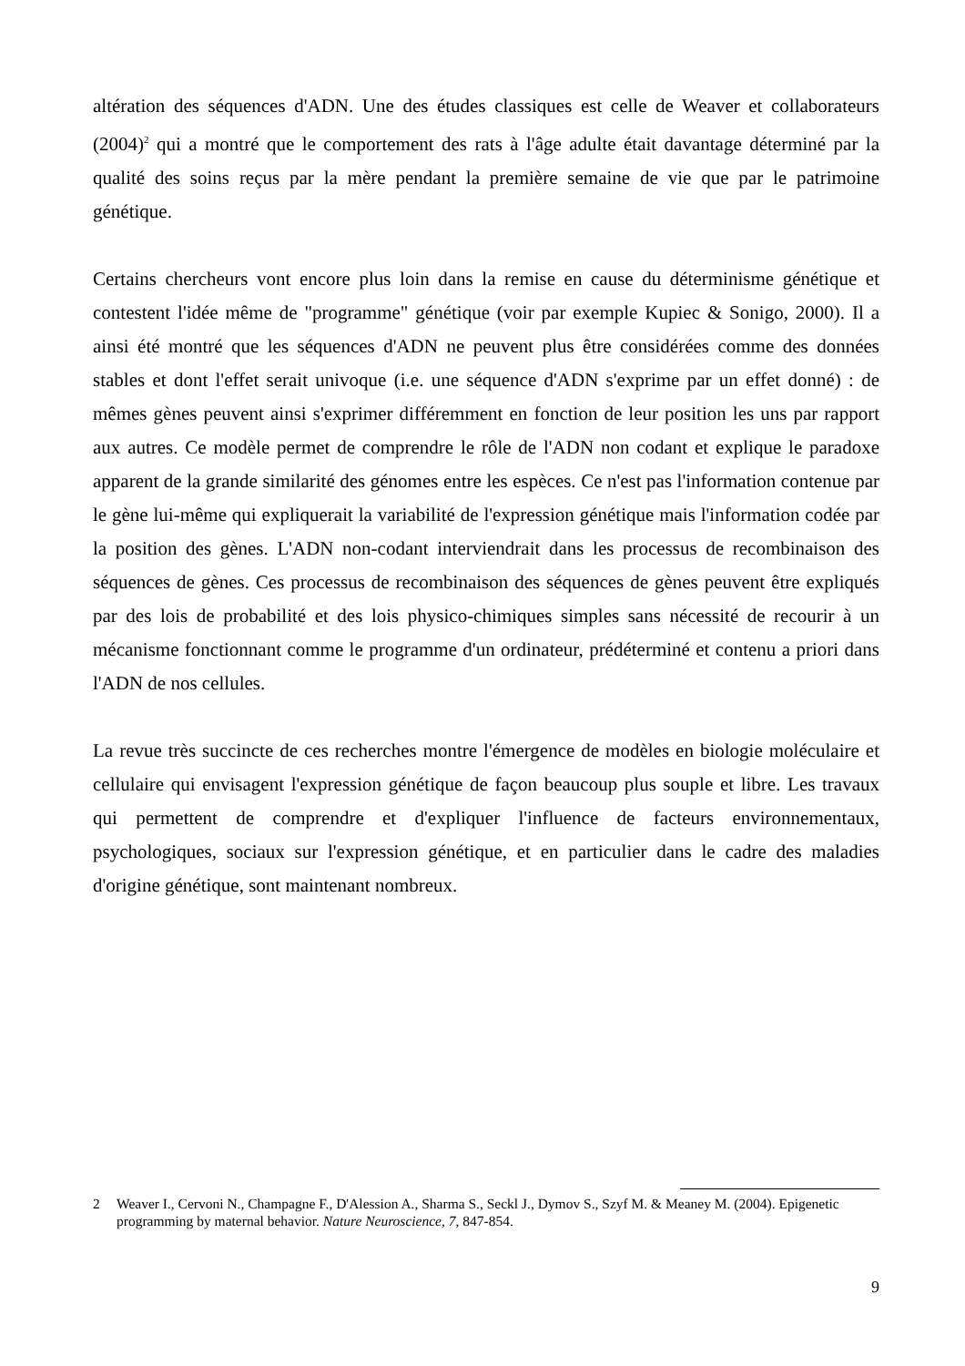altération des séquences d'ADN. Une des études classiques est celle de Weaver et collaborateurs (2004)<sup>2</sup> qui a montré que le comportement des rats à l'âge adulte était davantage déterminé par la qualité des soins reçus par la mère pendant la première semaine de vie que par le patrimoine génétique.
Certains chercheurs vont encore plus loin dans la remise en cause du déterminisme génétique et contestent l'idée même de "programme" génétique (voir par exemple Kupiec & Sonigo, 2000). Il a ainsi été montré que les séquences d'ADN ne peuvent plus être considérées comme des données stables et dont l'effet serait univoque (i.e. une séquence d'ADN s'exprime par un effet donné) : de mêmes gènes peuvent ainsi s'exprimer différemment en fonction de leur position les uns par rapport aux autres. Ce modèle permet de comprendre le rôle de l'ADN non codant et explique le paradoxe apparent de la grande similarité des génomes entre les espèces. Ce n'est pas l'information contenue par le gène lui-même qui expliquerait la variabilité de l'expression génétique mais l'information codée par la position des gènes. L'ADN non-codant interviendrait dans les processus de recombinaison des séquences de gènes. Ces processus de recombinaison des séquences de gènes peuvent être expliqués par des lois de probabilité et des lois physico-chimiques simples sans nécessité de recourir à un mécanisme fonctionnant comme le programme d'un ordinateur, prédéterminé et contenu a priori dans l'ADN de nos cellules.
La revue très succincte de ces recherches montre l'émergence de modèles en biologie moléculaire et cellulaire qui envisagent l'expression génétique de façon beaucoup plus souple et libre. Les travaux qui permettent de comprendre et d'expliquer l'influence de facteurs environnementaux, psychologiques, sociaux sur l'expression génétique, et en particulier dans le cadre des maladies d'origine génétique, sont maintenant nombreux.
2 Weaver I., Cervoni N., Champagne F., D'Alession A., Sharma S., Seckl J., Dymov S., Szyf M. & Meaney M. (2004). Epigenetic programming by maternal behavior. Nature Neuroscience, 7, 847-854.
9